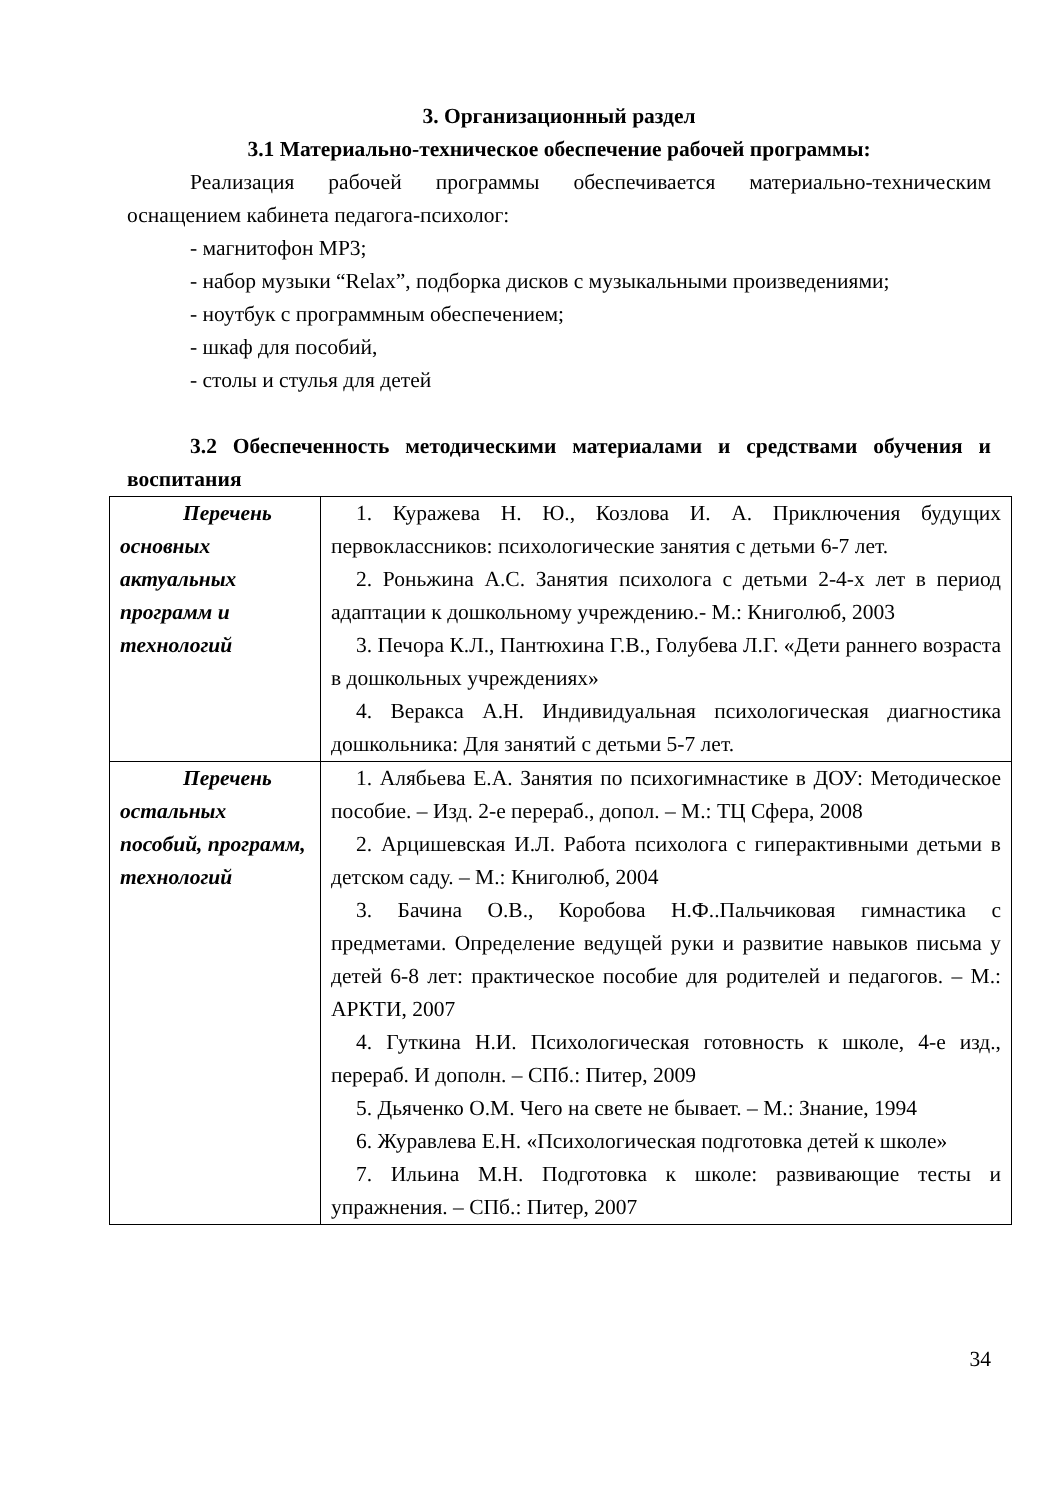3. Организационный раздел
3.1 Материально-техническое обеспечение рабочей программы:
Реализация рабочей программы обеспечивается материально-техническим оснащением кабинета педагога-психолог:
- магнитофон МР3;
- набор музыки “Relax”, подборка дисков с музыкальными произведениями;
- ноутбук с программным обеспечением;
- шкаф для пособий,
- столы и стулья для детей
3.2 Обеспеченность методическими материалами и средствами обучения и воспитания
| Перечень основных актуальных программ и технологий | 1. Куражева Н. Ю., Козлова И. А. Приключения будущих первоклассников: психологические занятия с детьми 6-7 лет. 2. Роньжина А.С. Занятия психолога с детьми 2-4-х лет в период адаптации к дошкольному учреждению.- М.: Книголюб, 2003 3. Печора К.Л., Пантюхина Г.В., Голубева Л.Г. «Дети раннего возраста в дошкольных учреждениях» 4. Веракса А.Н. Индивидуальная психологическая диагностика дошкольника: Для занятий с детьми 5-7 лет. |
| Перечень остальных пособий, программ, технологий | 1. Алябьева Е.А. Занятия по психогимнастике в ДОУ: Методическое пособие. – Изд. 2-е перераб., допол. – М.: ТЦ Сфера, 2008 2. Арцишевская И.Л. Работа психолога с гиперактивными детьми в детском саду. – М.: Книголюб, 2004 3. Бачина О.В., Коробова Н.Ф..Пальчиковая гимнастика с предметами. Определение ведущей руки и развитие навыков письма у детей 6-8 лет: практическое пособие для родителей и педагогов. – М.: АРКТИ, 2007 4. Гуткина Н.И. Психологическая готовность к школе, 4-е изд., перераб. И дополн. – СПб.: Питер, 2009 5. Дьяченко О.М. Чего на свете не бывает. – М.: Знание, 1994 6. Журавлева Е.Н. «Психологическая подготовка детей к школе» 7. Ильина М.Н. Подготовка к школе: развивающие тесты и упражнения. – СПб.: Питер, 2007 |
34